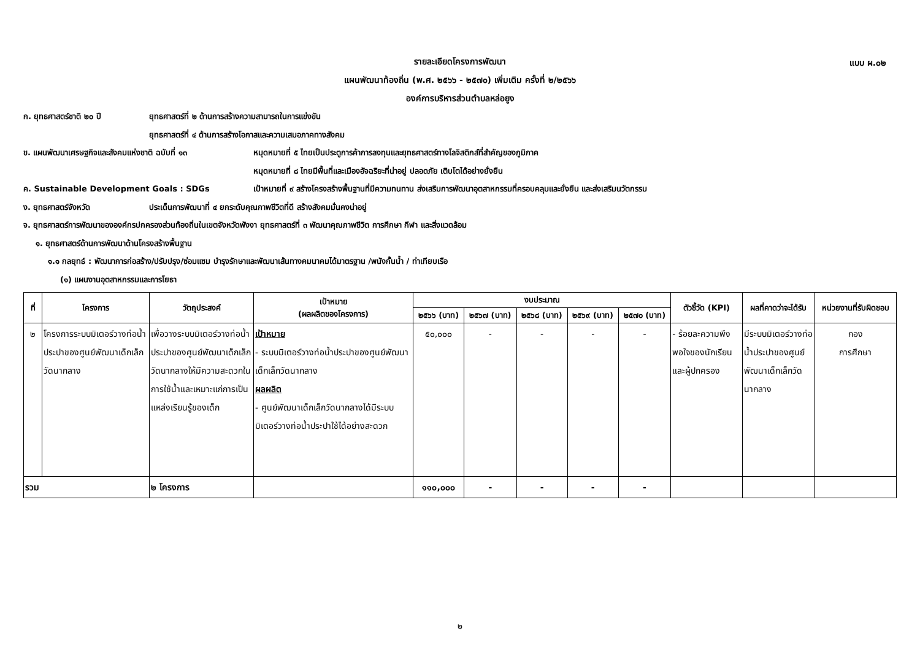แบบ ผ.๐๒
รายละเอียดโครงการพัฒนา
แผนพัฒนาท้องถิ่น (พ.ศ. ๒๕๖๖ - ๒๕๗๐) เพิ่มเติม ครั้งที่ ๒/๒๕๖๖
องค์การบริหารส่วนตำบลหล่อยูง
ก. ยุทธศาสตร์ชาติ ๒๐ ปี ยุทธศาสตร์ที่ ๒ ด้านการสร้างความสามารถในการแข่งขัน
ยุทธศาสตร์ที่ ๔ ด้านการสร้างโอกาสและความเสมอภาคทางสังคม
ข. แผนพัฒนาเศรษฐกิจและสังคมแห่งชาติ ฉบับที่ ๑๓ หมุดหมายที่ ๕ ไทยเป็นประตูการค้าการลงทุนและยุทธศาสตร์ทางโลจิสติกส์ที่สำคัญของภูมิภาค
หมุดหมายที่ ๘ ไทยมีพื้นที่และเมืองอัจฉริยะที่น่าอยู่ ปลอดภัย เติบโตได้อย่างยั่งยืน
ค. Sustainable Development Goals : SDGs เป้าหมายที่ ๙ สร้างโครงสร้างพื้นฐานที่มีความทนทาน ส่งเสริมการพัฒนาอุตสาหกรรมที่ครอบคลุมและยั่งยืน และส่งเสริมนวัตกรรม
ง. ยุทธศาสตร์จังหวัด ประเด็นการพัฒนาที่ ๔ ยกระดับคุณภาพชีวิตที่ดี สร้างสังคมมั่นคงน่าอยู่
จ. ยุทธศาสตร์การพัฒนาขององค์กรปกครองส่วนท้องถิ่นในเขตจังหวัดพังงา ยุทธศาสตร์ที่ ๓ พัฒนาคุณภาพชีวิต การศึกษา กีฬา และสิ่งแวดล้อม
๑. ยุทธศาสตร์ด้านการพัฒนาด้านโครงสร้างพื้นฐาน
๑.๑ กลยุทธ์ : พัฒนาการก่อสร้าง/ปรับปรุง/ซ่อมแซม บำรุงรักษาและพัฒนาเส้นทางคมนาคมได้มาตรฐาน /พนังกั้นน้ำ / ท่าเทียบเรือ
(๑) แผนงานอุตสาหกรรมและการโยธา
| ที่ | โครงการ | วัตถุประสงค์ | เป้าหมาย (ผลผลิตของโครงการ) | งบประมาณ | | | | | ตัวชี้วัด (KPI) | ผลที่คาดว่าจะได้รับ | หน่วยงานที่รับผิดชอบ |
| --- | --- | --- | --- | --- | --- | --- | --- | --- | --- | --- | --- |
| | | | | ๒๕๖๖ (บาท) | ๒๕๖๗ (บาท) | ๒๕๖๘ (บาท) | ๒๕๖๙ (บาท) | ๒๕๗๐ (บาท) | | | |
| ๒ | โครงการระบบมิเตอร์วางท่อน้ำประปาของศูนย์พัฒนาเด็กเล็กวัดนากลาง | เพื่อวางระบบมิเตอร์วางท่อน้ำประปาของศูนย์พัฒนาเด็กเล็กวัดนากลางให้มีความสะดวกในการใช้น้ำและเหมาะแก่การเป็นแหล่งเรียนรู้ของเด็ก | เป้าหมาย - ระบบมิเตอร์วางท่อน้ำประปาของศูนย์พัฒนาเด็กเล็กวัดนากลาง ผลผลิต - ศูนย์พัฒนาเด็กเล็กวัดนากลางได้มีระบบมิเตอร์วางท่อน้ำประปาใช้ได้อย่างสะดวก | ๕๐,๐๐๐ | - | - | - | - | - ร้อยละความพึงพอใจของนักเรียนและผู้ปกครอง | มีระบบมิเตอร์วางท่อน้ำประปาของศูนย์พัฒนาเด็กเล็กวัดนากลาง | กอง การศึกษา |
| รวม | | ๒ โครงการ | | ๑๑๐,๐๐๐ | - | - | - | - | | | |
๒